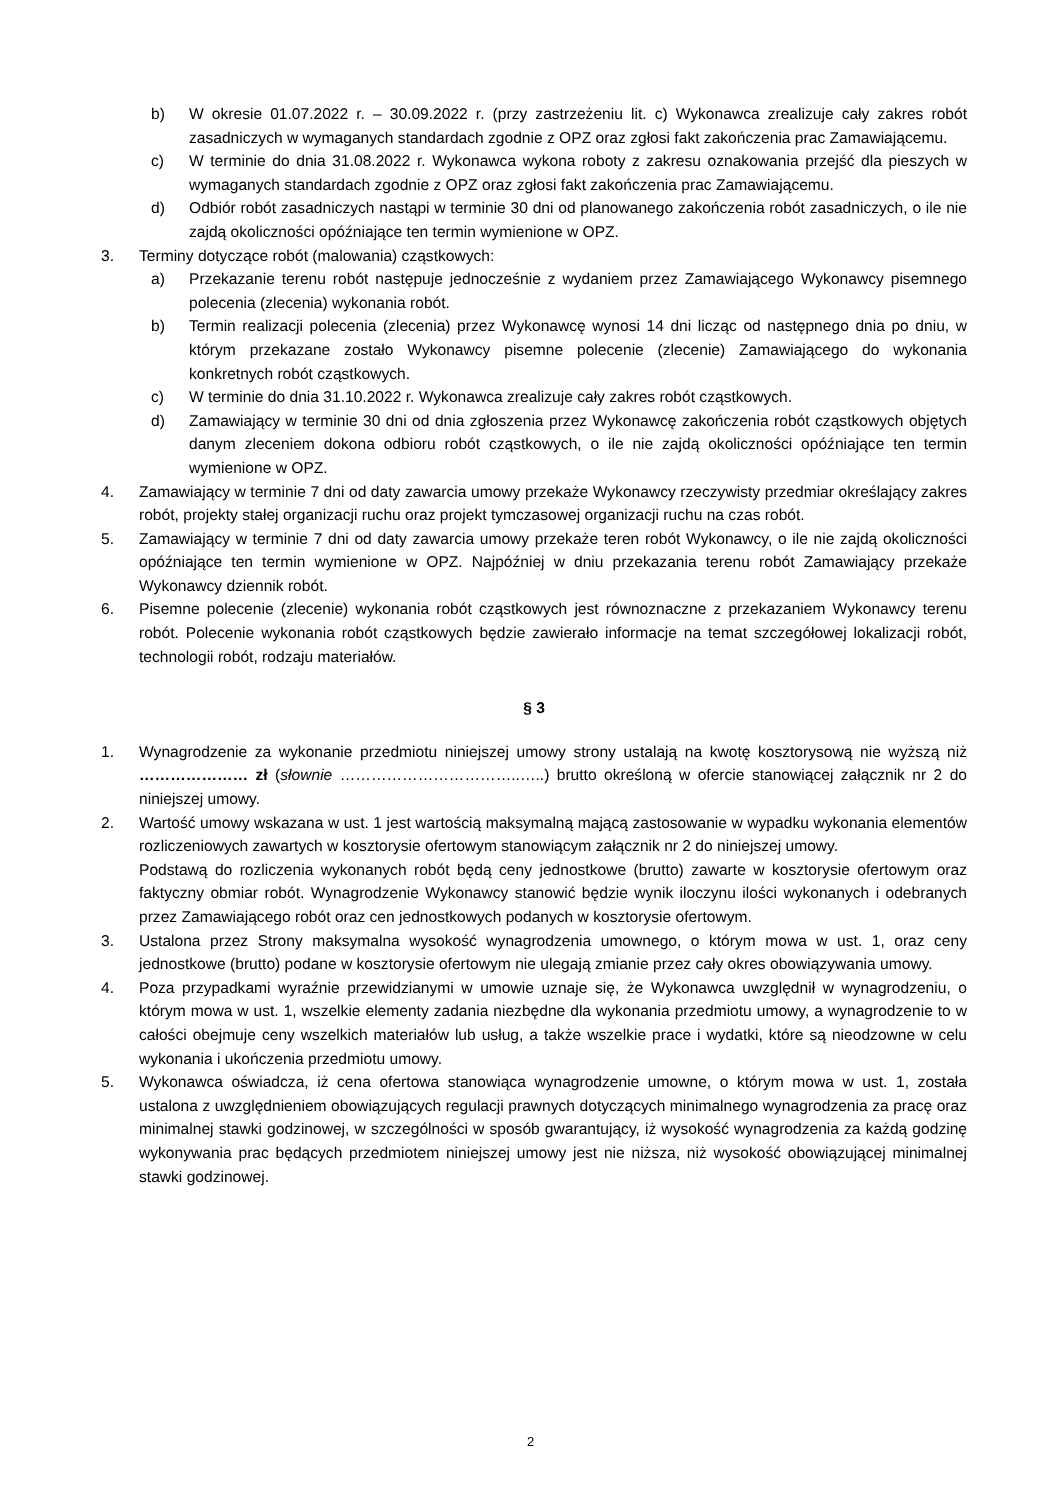b) W okresie 01.07.2022 r. – 30.09.2022 r. (przy zastrzeżeniu lit. c) Wykonawca zrealizuje cały zakres robót zasadniczych w wymaganych standardach zgodnie z OPZ oraz zgłosi fakt zakończenia prac Zamawiającemu.
c) W terminie do dnia 31.08.2022 r. Wykonawca wykona roboty z zakresu oznakowania przejść dla pieszych w wymaganych standardach zgodnie z OPZ oraz zgłosi fakt zakończenia prac Zamawiającemu.
d) Odbiór robót zasadniczych nastąpi w terminie 30 dni od planowanego zakończenia robót zasadniczych, o ile nie zajdą okoliczności opóźniające ten termin wymienione w OPZ.
3. Terminy dotyczące robót (malowania) cząstkowych:
a) Przekazanie terenu robót następuje jednocześnie z wydaniem przez Zamawiającego Wykonawcy pisemnego polecenia (zlecenia) wykonania robót.
b) Termin realizacji polecenia (zlecenia) przez Wykonawcę wynosi 14 dni licząc od następnego dnia po dniu, w którym przekazane zostało Wykonawcy pisemne polecenie (zlecenie) Zamawiającego do wykonania konkretnych robót cząstkowych.
c) W terminie do dnia 31.10.2022 r. Wykonawca zrealizuje cały zakres robót cząstkowych.
d) Zamawiający w terminie 30 dni od dnia zgłoszenia przez Wykonawcę zakończenia robót cząstkowych objętych danym zleceniem dokona odbioru robót cząstkowych, o ile nie zajdą okoliczności opóźniające ten termin wymienione w OPZ.
4. Zamawiający w terminie 7 dni od daty zawarcia umowy przekaże Wykonawcy rzeczywisty przedmiar określający zakres robót, projekty stałej organizacji ruchu oraz projekt tymczasowej organizacji ruchu na czas robót.
5. Zamawiający w terminie 7 dni od daty zawarcia umowy przekaże teren robót Wykonawcy, o ile nie zajdą okoliczności opóźniające ten termin wymienione w OPZ. Najpóźniej w dniu przekazania terenu robót Zamawiający przekaże Wykonawcy dziennik robót.
6. Pisemne polecenie (zlecenie) wykonania robót cząstkowych jest równoznaczne z przekazaniem Wykonawcy terenu robót. Polecenie wykonania robót cząstkowych będzie zawierało informacje na temat szczegółowej lokalizacji robót, technologii robót, rodzaju materiałów.
§ 3
1. Wynagrodzenie za wykonanie przedmiotu niniejszej umowy strony ustalają na kwotę kosztorysową nie wyższą niż ………………… zł (słownie ……………………………..…..) brutto określoną w ofercie stanowiącej załącznik nr 2 do niniejszej umowy.
2. Wartość umowy wskazana w ust. 1 jest wartością maksymalną mającą zastosowanie w wypadku wykonania elementów rozliczeniowych zawartych w kosztorysie ofertowym stanowiącym załącznik nr 2 do niniejszej umowy.
Podstawą do rozliczenia wykonanych robót będą ceny jednostkowe (brutto) zawarte w kosztorysie ofertowym oraz faktyczny obmiar robót. Wynagrodzenie Wykonawcy stanowić będzie wynik iloczynu ilości wykonanych i odebranych przez Zamawiającego robót oraz cen jednostkowych podanych w kosztorysie ofertowym.
3. Ustalona przez Strony maksymalna wysokość wynagrodzenia umownego, o którym mowa w ust. 1, oraz ceny jednostkowe (brutto) podane w kosztorysie ofertowym nie ulegają zmianie przez cały okres obowiązywania umowy.
4. Poza przypadkami wyraźnie przewidzianymi w umowie uznaje się, że Wykonawca uwzględnił w wynagrodzeniu, o którym mowa w ust. 1, wszelkie elementy zadania niezbędne dla wykonania przedmiotu umowy, a wynagrodzenie to w całości obejmuje ceny wszelkich materiałów lub usług, a także wszelkie prace i wydatki, które są nieodzowne w celu wykonania i ukończenia przedmiotu umowy.
5. Wykonawca oświadcza, iż cena ofertowa stanowiąca wynagrodzenie umowne, o którym mowa w ust. 1, została ustalona z uwzględnieniem obowiązujących regulacji prawnych dotyczących minimalnego wynagrodzenia za pracę oraz minimalnej stawki godzinowej, w szczególności w sposób gwarantujący, iż wysokość wynagrodzenia za każdą godzinę wykonywania prac będących przedmiotem niniejszej umowy jest nie niższa, niż wysokość obowiązującej minimalnej stawki godzinowej.
2